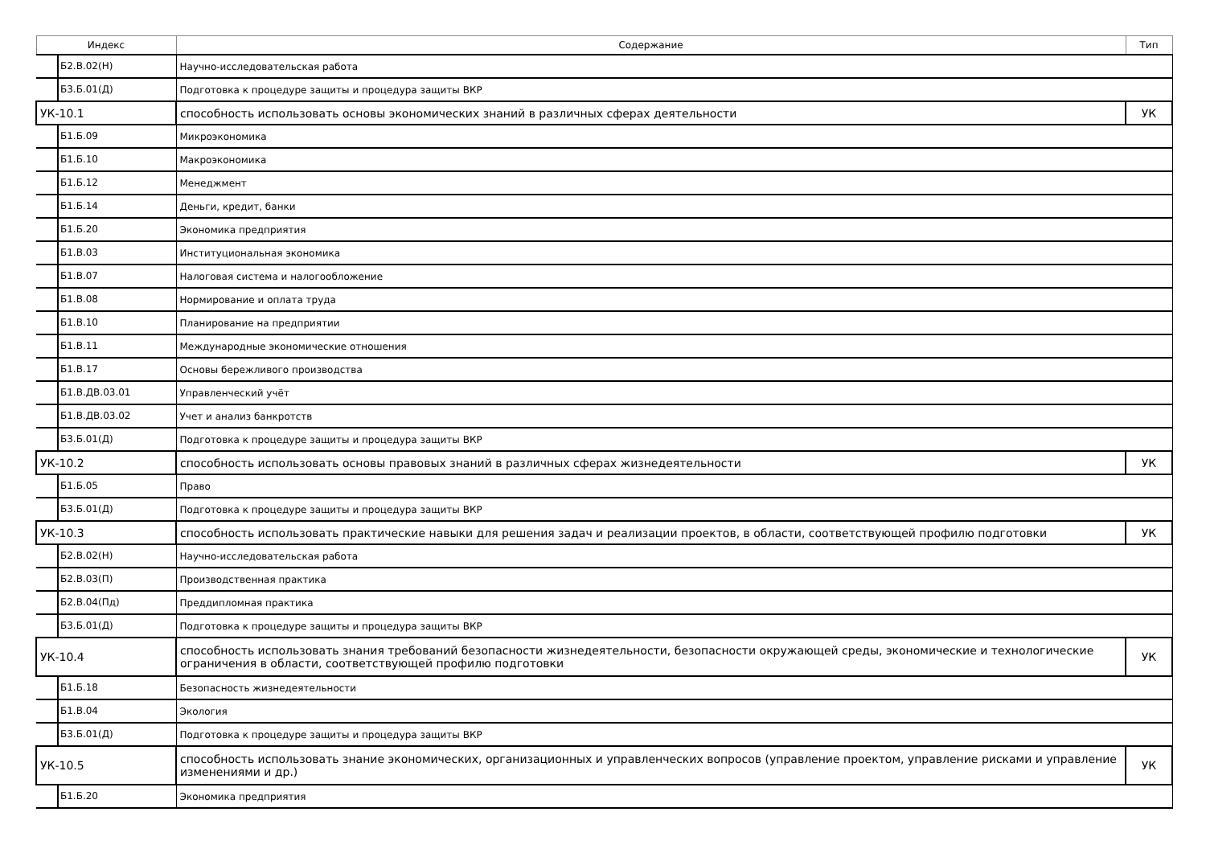| Индекс | Содержание | Тип |
| --- | --- | --- |
| Б2.В.02(Н) | Научно-исследовательская работа | |
| Б3.Б.01(Д) | Подготовка к процедуре защиты и процедура защиты ВКР | |
| УК-10.1 | способность использовать основы экономических знаний в различных сферах деятельности | УК |
| Б1.Б.09 | Микроэкономика | |
| Б1.Б.10 | Макроэкономика | |
| Б1.Б.12 | Менеджмент | |
| Б1.Б.14 | Деньги, кредит, банки | |
| Б1.Б.20 | Экономика предприятия | |
| Б1.В.03 | Институциональная экономика | |
| Б1.В.07 | Налоговая система и налогообложение | |
| Б1.В.08 | Нормирование и оплата труда | |
| Б1.В.10 | Планирование на предприятии | |
| Б1.В.11 | Международные экономические отношения | |
| Б1.В.17 | Основы бережливого производства | |
| Б1.В.ДВ.03.01 | Управленческий учёт | |
| Б1.В.ДВ.03.02 | Учет и анализ банкротств | |
| Б3.Б.01(Д) | Подготовка к процедуре защиты и процедура защиты ВКР | |
| УК-10.2 | способность использовать основы правовых знаний в различных сферах жизнедеятельности | УК |
| Б1.Б.05 | Право | |
| Б3.Б.01(Д) | Подготовка к процедуре защиты и процедура защиты ВКР | |
| УК-10.3 | способность использовать практические навыки для решения задач и реализации проектов, в области, соответствующей профилю подготовки | УК |
| Б2.В.02(Н) | Научно-исследовательская работа | |
| Б2.В.03(П) | Производственная практика | |
| Б2.В.04(Пд) | Преддипломная практика | |
| Б3.Б.01(Д) | Подготовка к процедуре защиты и процедура защиты ВКР | |
| УК-10.4 | способность использовать знания требований безопасности жизнедеятельности, безопасности окружающей среды, экономические и технологические ограничения в области, соответствующей профилю подготовки | УК |
| Б1.Б.18 | Безопасность жизнедеятельности | |
| Б1.В.04 | Экология | |
| Б3.Б.01(Д) | Подготовка к процедуре защиты и процедура защиты ВКР | |
| УК-10.5 | способность использовать знание экономических, организационных и управленческих вопросов (управление проектом, управление рисками и управление изменениями и др.) | УК |
| Б1.Б.20 | Экономика предприятия | |